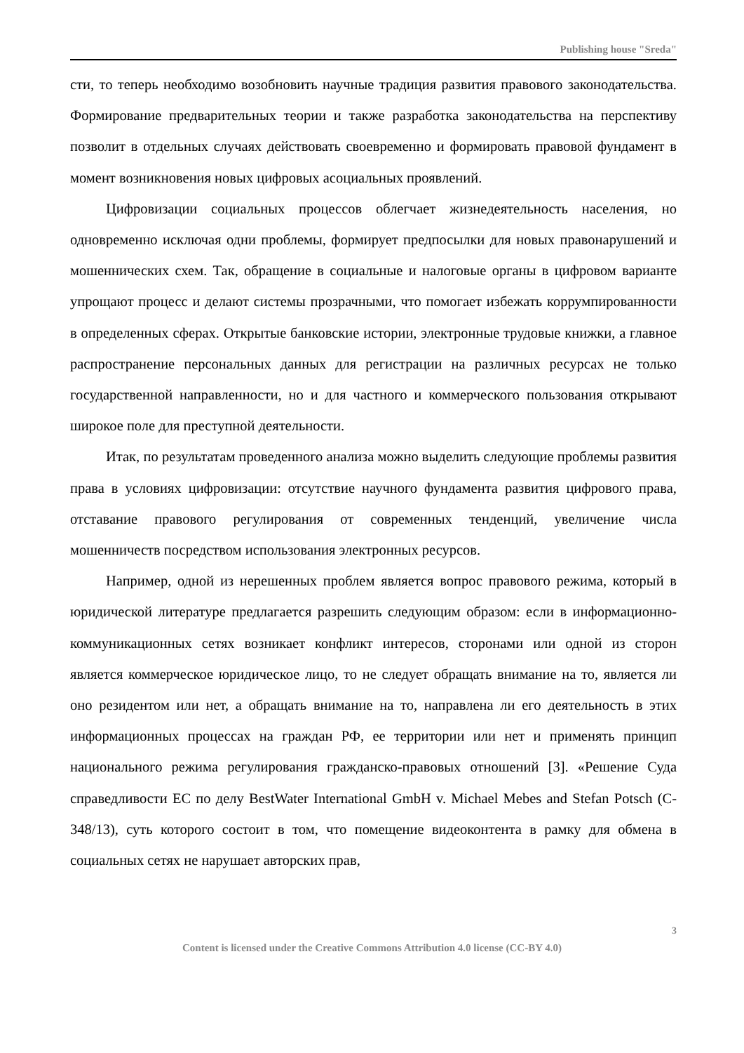Publishing house "Sreda"
сти, то теперь необходимо возобновить научные традиция развития правового законодательства. Формирование предварительных теории и также разработка законодательства на перспективу позволит в отдельных случаях действовать своевременно и формировать правовой фундамент в момент возникновения новых цифровых асоциальных проявлений.
Цифровизации социальных процессов облегчает жизнедеятельность населения, но одновременно исключая одни проблемы, формирует предпосылки для новых правонарушений и мошеннических схем. Так, обращение в социальные и налоговые органы в цифровом варианте упрощают процесс и делают системы прозрачными, что помогает избежать коррумпированности в определенных сферах. Открытые банковские истории, электронные трудовые книжки, а главное распространение персональных данных для регистрации на различных ресурсах не только государственной направленности, но и для частного и коммерческого пользования открывают широкое поле для преступной деятельности.
Итак, по результатам проведенного анализа можно выделить следующие проблемы развития права в условиях цифровизации: отсутствие научного фундамента развития цифрового права, отставание правового регулирования от современных тенденций, увеличение числа мошенничеств посредством использования электронных ресурсов.
Например, одной из нерешенных проблем является вопрос правового режима, который в юридической литературе предлагается разрешить следующим образом: если в информационно-коммуникационных сетях возникает конфликт интересов, сторонами или одной из сторон является коммерческое юридическое лицо, то не следует обращать внимание на то, является ли оно резидентом или нет, а обращать внимание на то, направлена ли его деятельность в этих информационных процессах на граждан РФ, ее территории или нет и применять принцип национального режима регулирования гражданско-правовых отношений [3]. «Решение Суда справедливости ЕС по делу BestWater International GmbH v. Michael Mebes and Stefan Potsch (C-348/13), суть которого состоит в том, что помещение видеоконтента в рамку для обмена в социальных сетях не нарушает авторских прав,
3
Content is licensed under the Creative Commons Attribution 4.0 license (CC-BY 4.0)